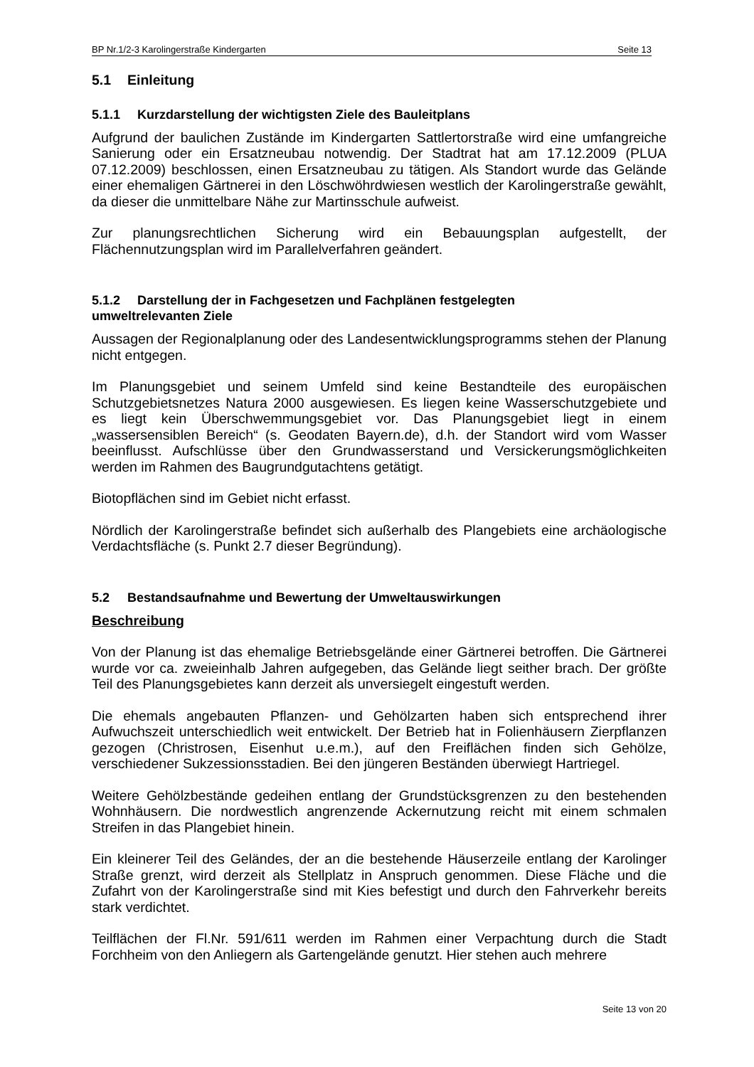BP Nr.1/2-3 Karolingerstraße Kindergarten Seite 13
5.1 Einleitung
5.1.1 Kurzdarstellung der wichtigsten Ziele des Bauleitplans
Aufgrund der baulichen Zustände im Kindergarten Sattlertorstraße wird eine umfangreiche Sanierung oder ein Ersatzneubau notwendig. Der Stadtrat hat am 17.12.2009 (PLUA 07.12.2009) beschlossen, einen Ersatzneubau zu tätigen. Als Standort wurde das Gelände einer ehemaligen Gärtnerei in den Löschwöhrdwiesen westlich der Karolingerstraße gewählt, da dieser die unmittelbare Nähe zur Martinsschule aufweist.
Zur planungsrechtlichen Sicherung wird ein Bebauungsplan aufgestellt, der Flächennutzungsplan wird im Parallelverfahren geändert.
5.1.2 Darstellung der in Fachgesetzen und Fachplänen festgelegten
umweltrelevanten Ziele
Aussagen der Regionalplanung oder des Landesentwicklungsprogramms stehen der Planung nicht entgegen.
Im Planungsgebiet und seinem Umfeld sind keine Bestandteile des europäischen Schutzgebietsnetzes Natura 2000 ausgewiesen. Es liegen keine Wasserschutzgebiete und es liegt kein Überschwemmungsgebiet vor. Das Planungsgebiet liegt in einem „wassersensiblen Bereich“ (s. Geodaten Bayern.de), d.h. der Standort wird vom Wasser beeinflusst. Aufschlüsse über den Grundwasserstand und Versickerungsmöglichkeiten werden im Rahmen des Baugrundgutachtens getätigt.
Biotopflächen sind im Gebiet nicht erfasst.
Nördlich der Karolingerstraße befindet sich außerhalb des Plangebiets eine archäologische Verdachtsfläche (s. Punkt 2.7 dieser Begründung).
5.2 Bestandsaufnahme und Bewertung der Umweltauswirkungen
Beschreibung
Von der Planung ist das ehemalige Betriebsgelände einer Gärtnerei betroffen. Die Gärtnerei wurde vor ca. zweieinhalb Jahren aufgegeben, das Gelände liegt seither brach. Der größte Teil des Planungsgebietes kann derzeit als unversiegelt eingestuft werden.
Die ehemals angebauten Pflanzen- und Gehölzarten haben sich entsprechend ihrer Aufwuchszeit unterschiedlich weit entwickelt. Der Betrieb hat in Folienhäusern Zierpflanzen gezogen (Christrosen, Eisenhut u.e.m.), auf den Freiflächen finden sich Gehölze, verschiedener Sukzessionsstadien. Bei den jüngeren Beständen überwiegt Hartriegel.
Weitere Gehölzbestände gedeihen entlang der Grundstücksgrenzen zu den bestehenden Wohnhäusern. Die nordwestlich angrenzende Ackernutzung reicht mit einem schmalen Streifen in das Plangebiet hinein.
Ein kleinerer Teil des Geländes, der an die bestehende Häuserzeile entlang der Karolinger Straße grenzt, wird derzeit als Stellplatz in Anspruch genommen. Diese Fläche und die Zufahrt von der Karolingerstraße sind mit Kies befestigt und durch den Fahrverkehr bereits stark verdichtet.
Teilflächen der Fl.Nr. 591/611 werden im Rahmen einer Verpachtung durch die Stadt Forchheim von den Anliegern als Gartengelände genutzt. Hier stehen auch mehrere
Seite 13 von 20